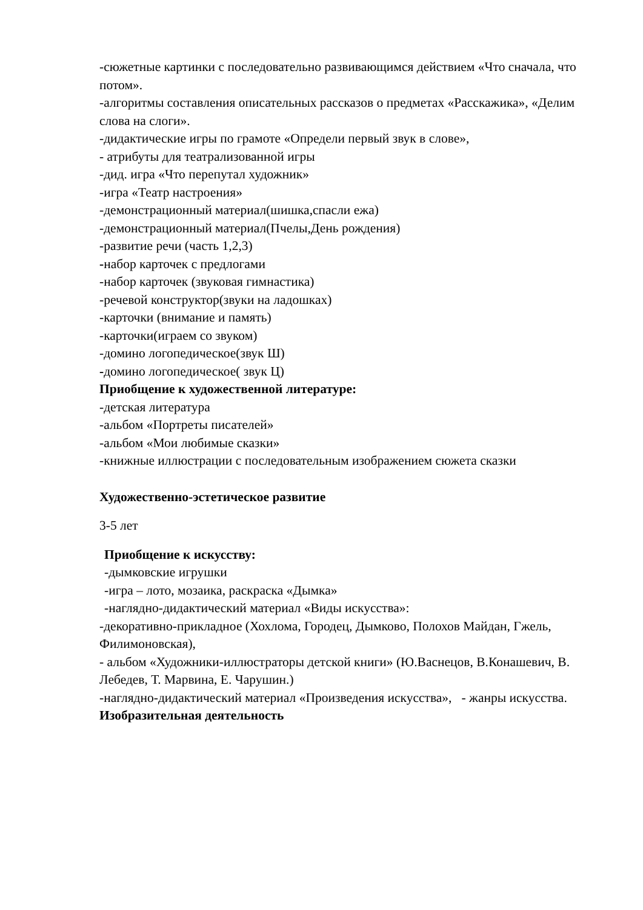-сюжетные картинки с последовательно развивающимся действием «Что сначала, что потом».
-алгоритмы составления описательных рассказов о предметах «Расскажика», «Делим слова на слоги».
-дидактические игры по грамоте «Определи первый звук в слове»,
- атрибуты для театрализованной игры
-дид. игра «Что перепутал художник»
-игра «Театр настроения»
-демонстрационный материал(шишка,спасли ежа)
-демонстрационный материал(Пчелы,День рождения)
-развитие речи (часть 1,2,3)
-набор карточек с предлогами
-набор карточек (звуковая гимнастика)
-речевой конструктор(звуки на ладошках)
-карточки (внимание и память)
-карточки(играем со звуком)
-домино логопедическое(звук Ш)
-домино логопедическое( звук Ц)
Приобщение к художественной литературе:
-детская литература
-альбом «Портреты писателей»
-альбом «Мои любимые сказки»
-книжные иллюстрации с последовательным изображением сюжета сказки
Художественно-эстетическое развитие
3-5 лет
Приобщение к искусству:
-дымковские игрушки
-игра – лото, мозаика, раскраска «Дымка»
-наглядно-дидактический материал «Виды искусства»:
-декоративно-прикладное (Хохлома, Городец, Дымково, Полохов Майдан, Гжель, Филимоновская),
- альбом «Художники-иллюстраторы детской книги» (Ю.Васнецов, В.Конашевич, В. Лебедев, Т. Марвина, Е. Чарушин.)
-наглядно-дидактический материал «Произведения искусства», - жанры искусства.
Изобразительная деятельность